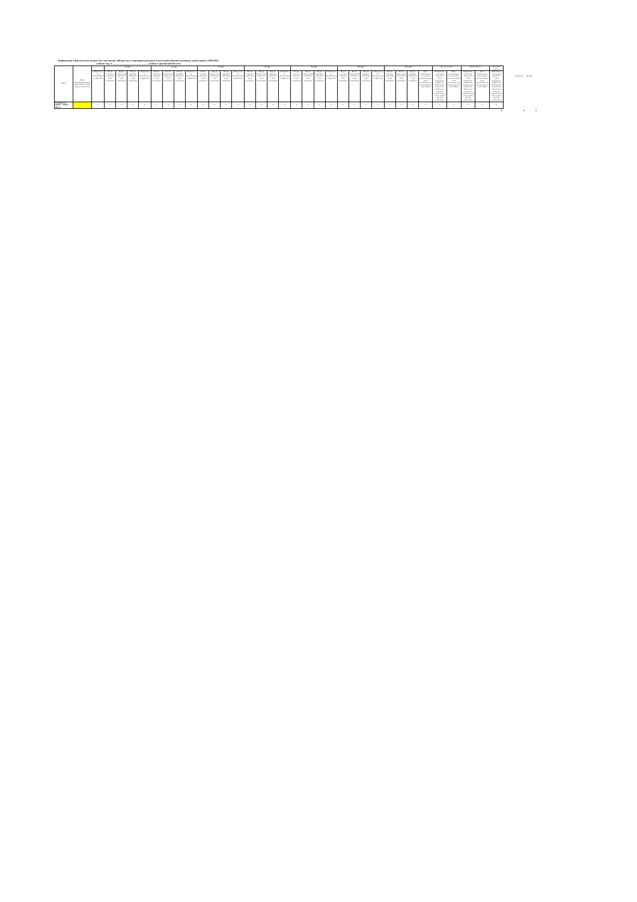Информация о фактическом количестве участников, победителях и призеров школьного этапа всероссийской олимпиады школьников в 2020/2021 учебном году в ______________________________ районе Саратовской области
| Район | Всего общеобразовательных учреждений в статусе юридического лица | | 5 класс | | | | 6 класс | | | | 7 класс | | | | 8 класс | | | | 9 класс | | | | 10 класс | | | | 11 класс | | | | Для 7-8 классов | | Для 9 классов | | Для 10-11 классов |
| --- | --- | --- | --- | --- | --- | --- | --- | --- | --- | --- | --- | --- | --- | --- | --- | --- | --- | --- | --- | --- | --- | --- | --- | --- | --- | --- | --- | --- | --- | --- | --- | --- | --- | --- | --- |
| | | Общее кол-во обучающихся в параллели | Кол-во участий в школьном этапе олимпиады | Кол-во победителей школьного этапа олимпиады | Кол-во призеров школьного этапа олимпиады | Общее кол-во обучающихся в параллели | Кол-во участий в школьном этапе олимпиады | Кол-во победителей школьного этапа олимпиады | Кол-во призеров школьного этапа олимпиады | Общее кол-во обучающихся в параллели | Кол-во участий в школьном этапе олимпиады | Кол-во победителей школьного этапа олимпиады | Кол-во призеров школьного этапа олимпиады | Общее кол-во обучающихся в параллели | Кол-во участий в школьном этапе олимпиады | Кол-во победителей школьного этапа олимпиады | Кол-во призеров школьного этапа олимпиады | Общее кол-во обучающихся в параллели | Кол-во участий в школьном этапе олимпиады | Кол-во победителей школьного этапа олимпиады | Кол-во призеров школьного этапа олимпиады | Общее кол-во обучающихся в параллели | Кол-во участий в школьном этапе олимпиады | Кол-во победителей школьного этапа олимпиады | Кол-во призеров школьного этапа олимпиады | Общее кол-во обучающихся в параллели | Кол-во участий в школьном этапе олимпиады | Кол-во победителей школьного этапа олимпиады | Кол-во призеров школьного этапа олимпиады | Балл необходимый для участия в муниципальном этапе олимпиады для данной группы участников | Количество участников школьного этапа олимпиады, набравших необходимое количество баллов для участия в муниципальном этапе данной группы участников | Балл необходимый для участия в муниципальном этапе олимпиады для данной группы участников | Количество участников школьного этапа олимпиады, набравших необходимое количество баллов для участия в муниципальном этапе данной группы участников | Балл необходимый для участия в муниципальном этапе олимпиады для данной группы участников | Количество участников школьного этапа олимпиады, набравших необходимое количество баллов для участия в муниципальном этапе данной группы участников |
| Гагаринский /МАОУ "СОШ п. Дубки" | | 0 | 0 | 0 | 0 | 0 | 0 | 0 | 0 | 0 | 0 | 0 | 0 | 0 | 0 | 0 | 0 | 0 | 0 | 0 | 0 | 0 | 0 | 0 | 0 | 0 | 0 | 0 | 0 | 0 | 0 | 0 | 0 | 0 | 0 |
победители призеры
0 0 0